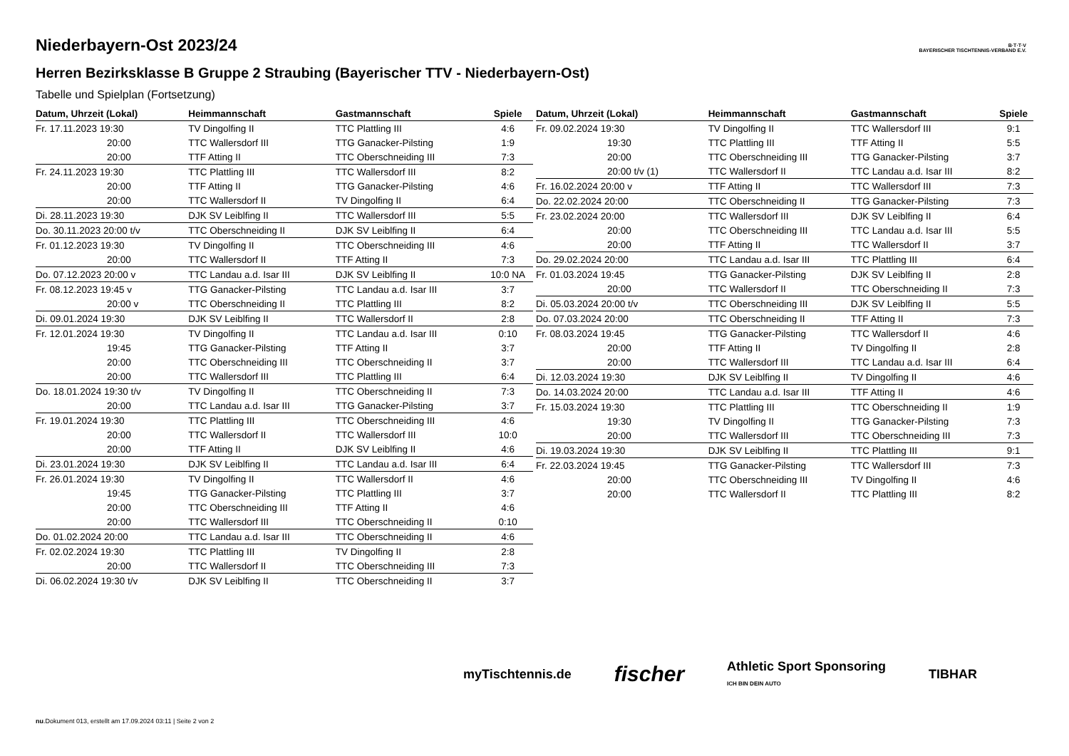Niederbayern-Ost 2023/24
Herren Bezirksklasse B Gruppe 2 Straubing (Bayerischer TTV - Niederbayern-Ost)
Tabelle und Spielplan (Fortsetzung)
B·T·T·V
BAYERISCHER TISCHTENNIS-VERBAND E.V.
| Datum, Uhrzeit (Lokal) | Heimmannschaft | Gastmannschaft | Spiele |
| --- | --- | --- | --- |
| Fr. 17.11.2023 19:30 | TV Dingolfing II | TTC Plattling III | 4:6 |
| 20:00 | TTC Wallersdorf III | TTG Ganacker-Pilsting | 1:9 |
| 20:00 | TTF Atting II | TTC Oberschneiding III | 7:3 |
| Fr. 24.11.2023 19:30 | TTC Plattling III | TTC Wallersdorf III | 8:2 |
| 20:00 | TTF Atting II | TTG Ganacker-Pilsting | 4:6 |
| 20:00 | TTC Wallersdorf II | TV Dingolfing II | 6:4 |
| Di. 28.11.2023 19:30 | DJK SV Leiblfing II | TTC Wallersdorf III | 5:5 |
| Do. 30.11.2023 20:00 t/v | TTC Oberschneiding II | DJK SV Leiblfing II | 6:4 |
| Fr. 01.12.2023 19:30 | TV Dingolfing II | TTC Oberschneiding III | 4:6 |
| 20:00 | TTC Wallersdorf II | TTF Atting II | 7:3 |
| Do. 07.12.2023 20:00 v | TTC Landau a.d. Isar III | DJK SV Leiblfing II | 10:0 NA |
| Fr. 08.12.2023 19:45 v | TTG Ganacker-Pilsting | TTC Landau a.d. Isar III | 3:7 |
| 20:00 v | TTC Oberschneiding II | TTC Plattling III | 8:2 |
| Di. 09.01.2024 19:30 | DJK SV Leiblfing II | TTC Wallersdorf II | 2:8 |
| Fr. 12.01.2024 19:30 | TV Dingolfing II | TTC Landau a.d. Isar III | 0:10 |
| 19:45 | TTG Ganacker-Pilsting | TTF Atting II | 3:7 |
| 20:00 | TTC Oberschneiding III | TTC Oberschneiding II | 3:7 |
| 20:00 | TTC Wallersdorf III | TTC Plattling III | 6:4 |
| Do. 18.01.2024 19:30 t/v | TV Dingolfing II | TTC Oberschneiding II | 7:3 |
| 20:00 | TTC Landau a.d. Isar III | TTG Ganacker-Pilsting | 3:7 |
| Fr. 19.01.2024 19:30 | TTC Plattling III | TTC Oberschneiding III | 4:6 |
| 20:00 | TTC Wallersdorf II | TTC Wallersdorf III | 10:0 |
| 20:00 | TTF Atting II | DJK SV Leiblfing II | 4:6 |
| Di. 23.01.2024 19:30 | DJK SV Leiblfing II | TTC Landau a.d. Isar III | 6:4 |
| Fr. 26.01.2024 19:30 | TV Dingolfing II | TTC Wallersdorf II | 4:6 |
| 19:45 | TTG Ganacker-Pilsting | TTC Plattling III | 3:7 |
| 20:00 | TTC Oberschneiding III | TTF Atting II | 4:6 |
| 20:00 | TTC Wallersdorf III | TTC Oberschneiding II | 0:10 |
| Do. 01.02.2024 20:00 | TTC Landau a.d. Isar III | TTC Oberschneiding II | 4:6 |
| Fr. 02.02.2024 19:30 | TTC Plattling III | TV Dingolfing II | 2:8 |
| 20:00 | TTC Wallersdorf II | TTC Oberschneiding III | 7:3 |
| Di. 06.02.2024 19:30 t/v | DJK SV Leiblfing II | TTC Oberschneiding II | 3:7 |
| Datum, Uhrzeit (Lokal) | Heimmannschaft | Gastmannschaft | Spiele |
| --- | --- | --- | --- |
| Fr. 09.02.2024 19:30 | TV Dingolfing II | TTC Wallersdorf III | 9:1 |
| 19:30 | TTC Plattling III | TTF Atting II | 5:5 |
| 20:00 | TTC Oberschneiding III | TTG Ganacker-Pilsting | 3:7 |
| 20:00 t/v (1) | TTC Wallersdorf II | TTC Landau a.d. Isar III | 8:2 |
| Fr. 16.02.2024 20:00 v | TTF Atting II | TTC Wallersdorf III | 7:3 |
| Do. 22.02.2024 20:00 | TTC Oberschneiding II | TTG Ganacker-Pilsting | 7:3 |
| Fr. 23.02.2024 20:00 | TTC Wallersdorf III | DJK SV Leiblfing II | 6:4 |
| 20:00 | TTC Oberschneiding III | TTC Landau a.d. Isar III | 5:5 |
| 20:00 | TTF Atting II | TTC Wallersdorf II | 3:7 |
| Do. 29.02.2024 20:00 | TTC Landau a.d. Isar III | TTC Plattling III | 6:4 |
| Fr. 01.03.2024 19:45 | TTG Ganacker-Pilsting | DJK SV Leiblfing II | 2:8 |
| 20:00 | TTC Wallersdorf II | TTC Oberschneiding II | 7:3 |
| Di. 05.03.2024 20:00 t/v | TTC Oberschneiding III | DJK SV Leiblfing II | 5:5 |
| Do. 07.03.2024 20:00 | TTC Oberschneiding II | TTF Atting II | 7:3 |
| Fr. 08.03.2024 19:45 | TTG Ganacker-Pilsting | TTC Wallersdorf II | 4:6 |
| 20:00 | TTF Atting II | TV Dingolfing II | 2:8 |
| 20:00 | TTC Wallersdorf III | TTC Landau a.d. Isar III | 6:4 |
| Di. 12.03.2024 19:30 | DJK SV Leiblfing II | TV Dingolfing II | 4:6 |
| Do. 14.03.2024 20:00 | TTC Landau a.d. Isar III | TTF Atting II | 4:6 |
| Fr. 15.03.2024 19:30 | TTC Plattling III | TTC Oberschneiding II | 1:9 |
| 19:30 | TV Dingolfing II | TTG Ganacker-Pilsting | 7:3 |
| 20:00 | TTC Wallersdorf III | TTC Oberschneiding III | 7:3 |
| Di. 19.03.2024 19:30 | DJK SV Leiblfing II | TTC Plattling III | 9:1 |
| Fr. 22.03.2024 19:45 | TTG Ganacker-Pilsting | TTC Wallersdorf III | 7:3 |
| 20:00 | TTC Oberschneiding III | TV Dingolfing II | 4:6 |
| 20:00 | TTC Wallersdorf II | TTC Plattling III | 8:2 |
myTischtennis.de fischer Athletic Sport Sponsoring
ICH BIN DEIN AUTO TIBHAR
nu.Dokument 013, erstellt am 17.09.2024 03:11 | Seite 2 von 2